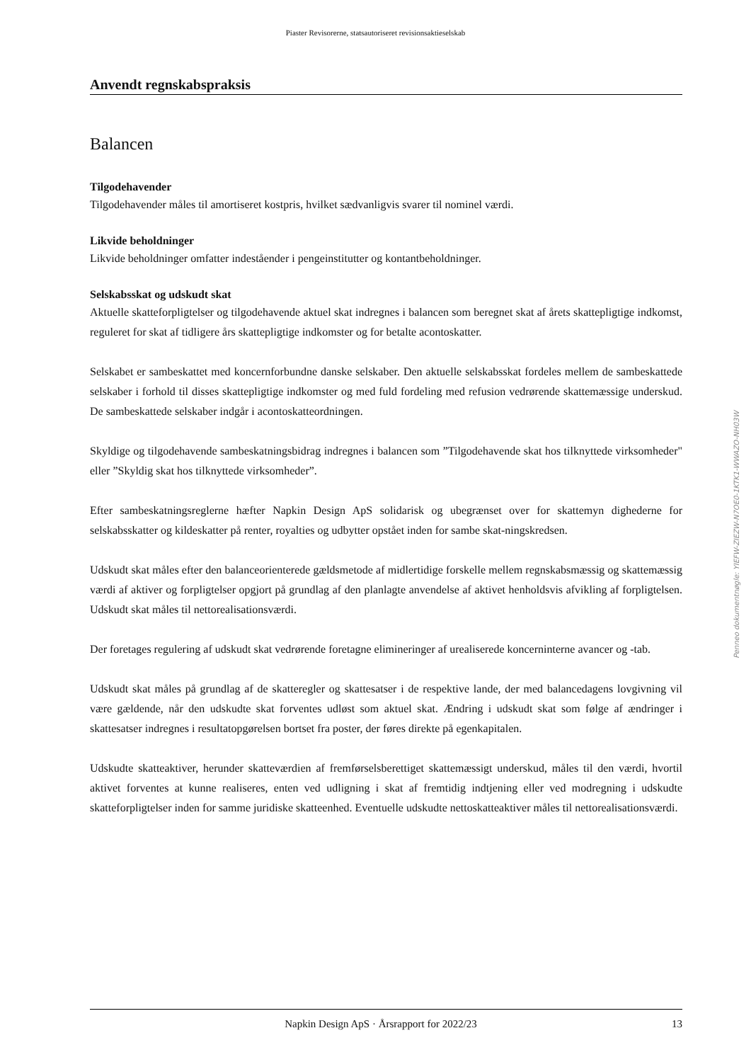Piaster Revisorerne, statsautoriseret revisionsaktieselskab
Anvendt regnskabspraksis
Balancen
Tilgodehavender
Tilgodehavender måles til amortiseret kostpris, hvilket sædvanligvis svarer til nominel værdi.
Likvide beholdninger
Likvide beholdninger omfatter indeståender i pengeinstitutter og kontantbeholdninger.
Selskabsskat og udskudt skat
Aktuelle skatteforpligtelser og tilgodehavende aktuel skat indregnes i balancen som beregnet skat af årets skattepligtige indkomst, reguleret for skat af tidligere års skattepligtige indkomster og for betalte acontoskatter.
Selskabet er sambeskattet med koncernforbundne danske selskaber. Den aktuelle selskabsskat fordeles mellem de sambeskattede selskaber i forhold til disses skattepligtige indkomster og med fuld fordeling med refusion vedrørende skattemæssige underskud. De sambeskattede selskaber indgår i acontoskatteordningen.
Skyldige og tilgodehavende sambeskatningsbidrag indregnes i balancen som ”Tilgodehavende skat hos tilknyttede virksomheder" eller ”Skyldig skat hos tilknyttede virksomheder”.
Efter sambeskatningsreglerne hæfter Napkin Design ApS solidarisk og ubegrænset over for skattemyn dighederne for selskabsskatter og kildeskatter på renter, royalties og udbytter opstået inden for sambe skat-ningskredsen.
Udskudt skat måles efter den balanceorienterede gældsmetode af midlertidige forskelle mellem regnskabsmæssig og skattemæssig værdi af aktiver og forpligtelser opgjort på grundlag af den planlagte anvendelse af aktivet henholdsvis afvikling af forpligtelsen. Udskudt skat måles til nettorealisationsværdi.
Der foretages regulering af udskudt skat vedrørende foretagne elimineringer af urealiserede koncerninterne avancer og -tab.
Udskudt skat måles på grundlag af de skatteregler og skattesatser i de respektive lande, der med balancedagens lovgivning vil være gældende, når den udskudte skat forventes udløst som aktuel skat. Ændring i udskudt skat som følge af ændringer i skattesatser indregnes i resultatopgørelsen bortset fra poster, der føres direkte på egenkapitalen.
Udskudte skatteaktiver, herunder skatteværdien af fremførselsberettiget skattemæssigt underskud, måles til den værdi, hvortil aktivet forventes at kunne realiseres, enten ved udligning i skat af fremtidig indtjening eller ved modregning i udskudte skatteforpligtelser inden for samme juridiske skatteenhed. Eventuelle udskudte nettoskatteaktiver måles til nettorealisationsværdi.
Penneo dokumentnøgle: YIEFW-ZIEZW-N7OE0-1KTK1-WWAZO-NH03W
Napkin Design ApS · Årsrapport for 2022/23 13